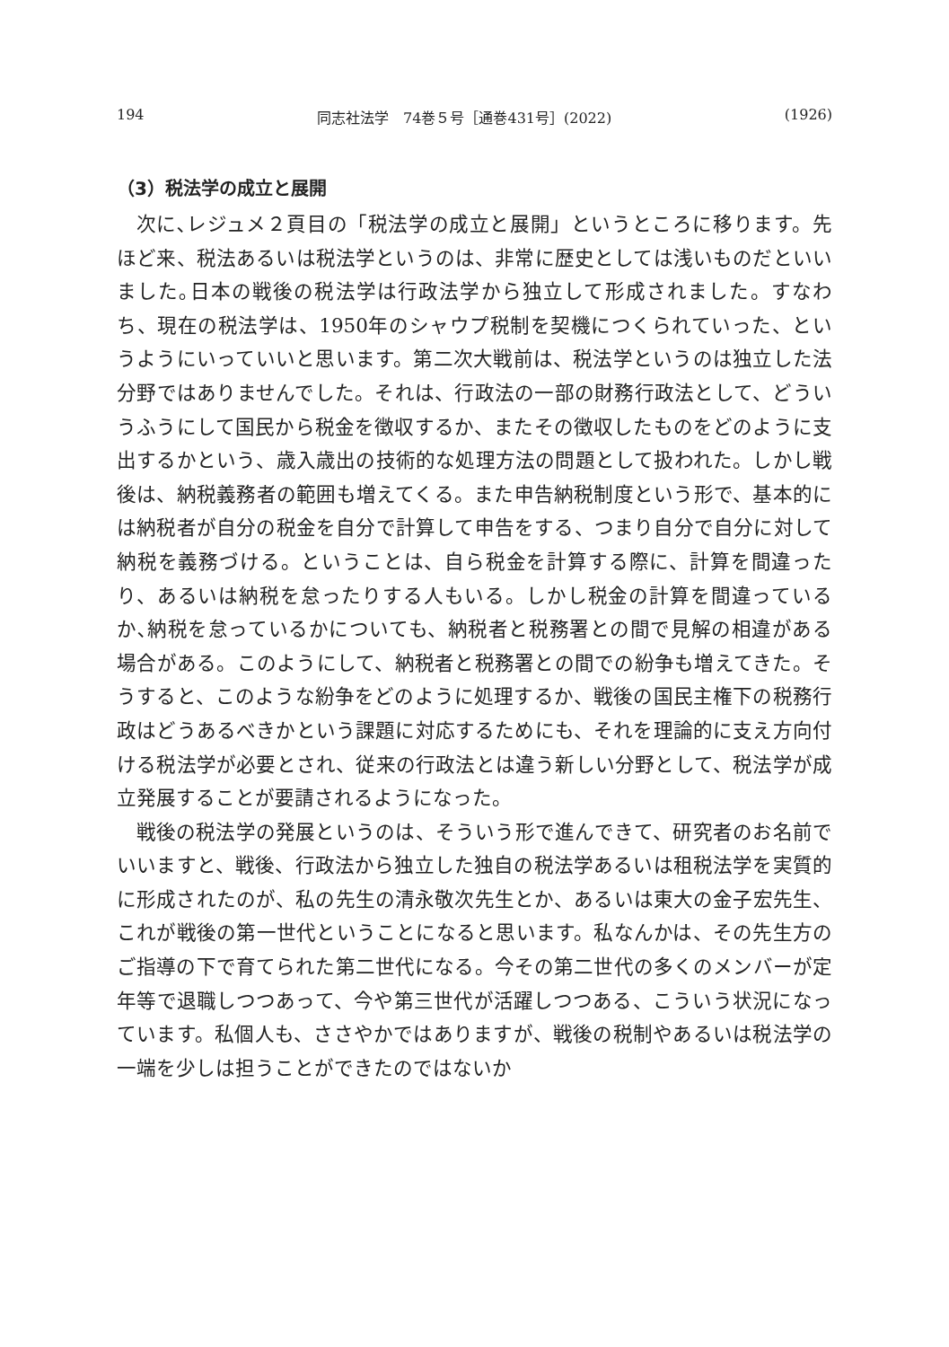194 同志社法学　74巻５号［通巻431号］(2022) (1926)
（3）税法学の成立と展開
次に､レジュメ２頁目の「税法学の成立と展開」というところに移ります。先ほど来、税法あるいは税法学というのは、非常に歴史としては浅いものだといいました｡日本の戦後の税法学は行政法学から独立して形成されました。すなわち、現在の税法学は、1950年のシャウプ税制を契機につくられていった、というようにいっていいと思います。第二次大戦前は、税法学というのは独立した法分野ではありませんでした。それは、行政法の一部の財務行政法として、どういうふうにして国民から税金を徴収するか、またその徴収したものをどのように支出するかという、歳入歳出の技術的な処理方法の問題として扱われた。しかし戦後は、納税義務者の範囲も増えてくる。また申告納税制度という形で、基本的には納税者が自分の税金を自分で計算して申告をする、つまり自分で自分に対して納税を義務づける。ということは、自ら税金を計算する際に、計算を間違ったり、あるいは納税を怠ったりする人もいる。しかし税金の計算を間違っているか､納税を怠っているかについても、納税者と税務署との間で見解の相違がある場合がある。このようにして、納税者と税務署との間での紛争も増えてきた。そうすると、このような紛争をどのように処理するか、戦後の国民主権下の税務行政はどうあるべきかという課題に対応するためにも、それを理論的に支え方向付ける税法学が必要とされ、従来の行政法とは違う新しい分野として、税法学が成立発展することが要請されるようになった。
戦後の税法学の発展というのは、そういう形で進んできて、研究者のお名前でいいますと、戦後、行政法から独立した独自の税法学あるいは租税法学を実質的に形成されたのが、私の先生の清永敬次先生とか、あるいは東大の金子宏先生、これが戦後の第一世代ということになると思います。私なんかは、その先生方のご指導の下で育てられた第二世代になる。今その第二世代の多くのメンバーが定年等で退職しつつあって、今や第三世代が活躍しつつある、こういう状況になっています。私個人も、ささやかではありますが、戦後の税制やあるいは税法学の一端を少しは担うことができたのではないか